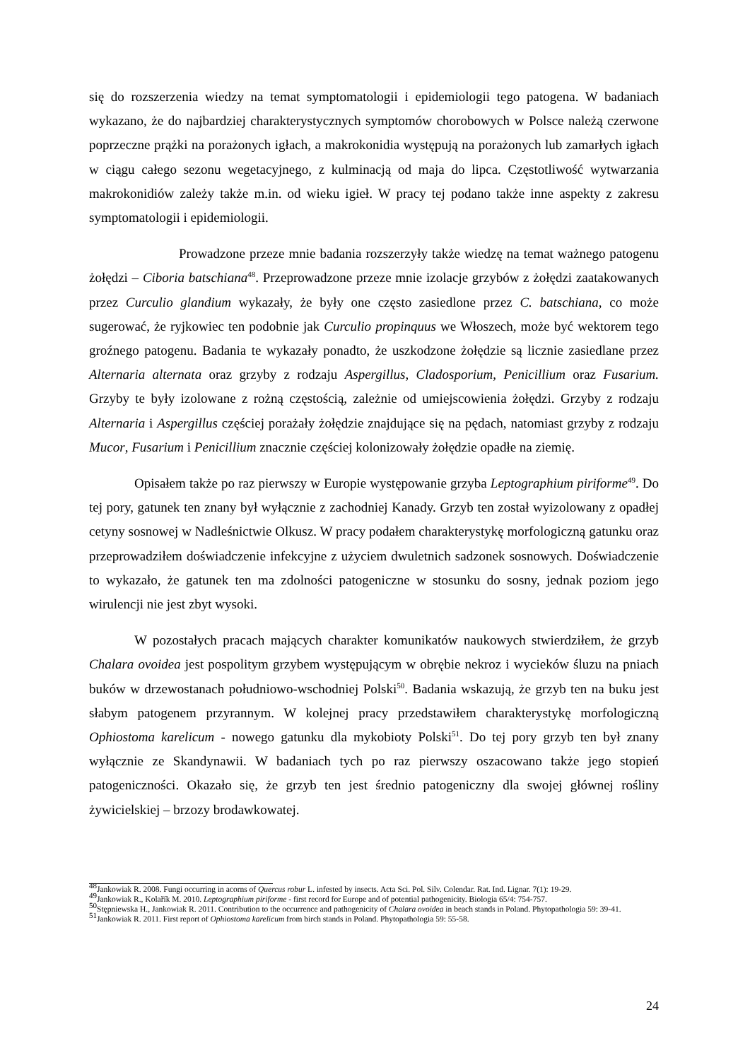się do rozszerzenia wiedzy na temat symptomatologii i epidemiologii tego patogena. W badaniach wykazano, że do najbardziej charakterystycznych symptomów chorobowych w Polsce należą czerwone poprzeczne prążki na porażonych igłach, a makrokonidia występują na porażonych lub zamarłych igłach w ciągu całego sezonu wegetacyjnego, z kulminacją od maja do lipca. Częstotliwość wytwarzania makrokonidiów zależy także m.in. od wieku igieł. W pracy tej podano także inne aspekty z zakresu symptomatologii i epidemiologii.
Prowadzone przeze mnie badania rozszerzyły także wiedzę na temat ważnego patogenu żołędzi – Ciboria batschiana<sup>48</sup>. Przeprowadzone przeze mnie izolacje grzybów z żołędzi zaatakowanych przez Curculio glandium wykazały, że były one często zasiedlone przez C. batschiana, co może sugerować, że ryjkowiec ten podobnie jak Curculio propinquus we Włoszech, może być wektorem tego groźnego patogenu. Badania te wykazały ponadto, że uszkodzone żołędzie są licznie zasiedlane przez Alternaria alternata oraz grzyby z rodzaju Aspergillus, Cladosporium, Penicillium oraz Fusarium. Grzyby te były izolowane z rożną częstością, zależnie od umiejscowienia żołędzi. Grzyby z rodzaju Alternaria i Aspergillus częściej porażały żołędzie znajdujące się na pędach, natomiast grzyby z rodzaju Mucor, Fusarium i Penicillium znacznie częściej kolonizowały żołędzie opadłe na ziemię.
Opisałem także po raz pierwszy w Europie występowanie grzyba Leptographium piriforme<sup>49</sup>. Do tej pory, gatunek ten znany był wyłącznie z zachodniej Kanady. Grzyb ten został wyizolowany z opadłej cetyny sosnowej w Nadleśnictwie Olkusz. W pracy podałem charakterystykę morfologiczną gatunku oraz przeprowadziłem doświadczenie infekcyjne z użyciem dwuletnich sadzonek sosnowych. Doświadczenie to wykazało, że gatunek ten ma zdolności patogeniczne w stosunku do sosny, jednak poziom jego wirulencji nie jest zbyt wysoki.
W pozostałych pracach mających charakter komunikatów naukowych stwierdziłem, że grzyb Chalara ovoidea jest pospolitym grzybem występującym w obrębie nekroz i wycieków śluzu na pniach buków w drzewostanach południowo-wschodniej Polski<sup>50</sup>. Badania wskazują, że grzyb ten na buku jest słabym patogenem przyrannym. W kolejnej pracy przedstawiłem charakterystykę morfologiczną Ophiostoma karelicum - nowego gatunku dla mykobioty Polski<sup>51</sup>. Do tej pory grzyb ten był znany wyłącznie ze Skandynawii. W badaniach tych po raz pierwszy oszacowano także jego stopień patogeniczności. Okazało się, że grzyb ten jest średnio patogeniczny dla swojej głównej rośliny żywicielskiej – brzozy brodawkowatej.
<sup>48</sup> Jankowiak R. 2008. Fungi occurring in acorns of Quercus robur L. infested by insects. Acta Sci. Pol. Silv. Colendar. Rat. Ind. Lignar. 7(1): 19-29.
<sup>49</sup> Jankowiak R., Kolařík M. 2010. Leptographium piriforme - first record for Europe and of potential pathogenicity. Biologia 65/4: 754-757.
<sup>50</sup> Stępniewska H., Jankowiak R. 2011. Contribution to the occurrence and pathogenicity of Chalara ovoidea in beach stands in Poland. Phytopathologia 59: 39-41.
<sup>51</sup> Jankowiak R. 2011. First report of Ophiostoma karelicum from birch stands in Poland. Phytopathologia 59: 55-58.
24